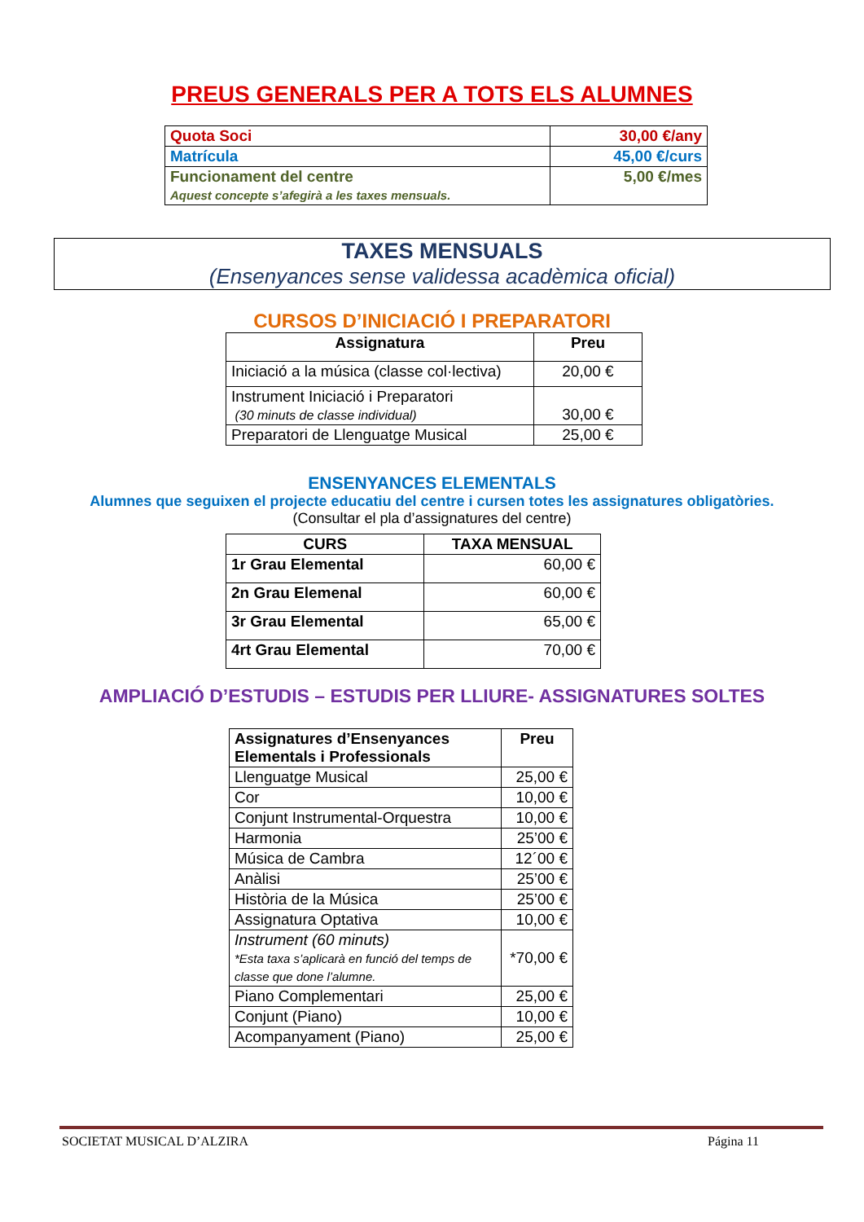PREUS GENERALS PER A TOTS ELS ALUMNES
| Quota Soci | 30,00 €/any |
| Matrícula | 45,00 €/curs |
| Funcionament del centre Aquest concepte s’afegirà a les taxes mensuals. | 5,00 €/mes |
TAXES MENSUALS
(Ensenyances sense validessa acadèmica oficial)
CURSOS D’INICIACIÓ I PREPARATORI
| Assignatura | Preu |
| --- | --- |
| Iniciació a la música (classe col·lectiva) | 20,00 € |
| Instrument Iniciació i Preparatori (30 minuts de classe individual) | 30,00 € |
| Preparatori de Llenguatge Musical | 25,00 € |
ENSENYANCES ELEMENTALS
Alumnes que seguixen el projecte educatiu del centre i cursen totes les assignatures obligatòries.
(Consultar el pla d’assignatures del centre)
| CURS | TAXA MENSUAL |
| --- | --- |
| 1r Grau Elemental | 60,00 € |
| 2n Grau Elemenal | 60,00 € |
| 3r Grau Elemental | 65,00 € |
| 4rt Grau Elemental | 70,00 € |
AMPLIACIÓ D’ESTUDIS – ESTUDIS PER LLIURE- ASSIGNATURES SOLTES
| Assignatures d’Ensenyances Elementals i Professionals | Preu |
| --- | --- |
| Llenguatge Musical | 25,00 € |
| Cor | 10,00 € |
| Conjunt Instrumental-Orquestra | 10,00 € |
| Harmonia | 25’00 € |
| Música de Cambra | 12´00 € |
| Anàlisi | 25’00 € |
| Història de la Música | 25’00 € |
| Assignatura Optativa | 10,00 € |
| Instrument (60 minuts) *Esta taxa s’aplicarà en funció del temps de classe que done l’alumne. | *70,00 € |
| Piano Complementari | 25,00 € |
| Conjunt (Piano) | 10,00 € |
| Acompanyament (Piano) | 25,00 € |
SOCIETAT MUSICAL D’ALZIRA Página 11